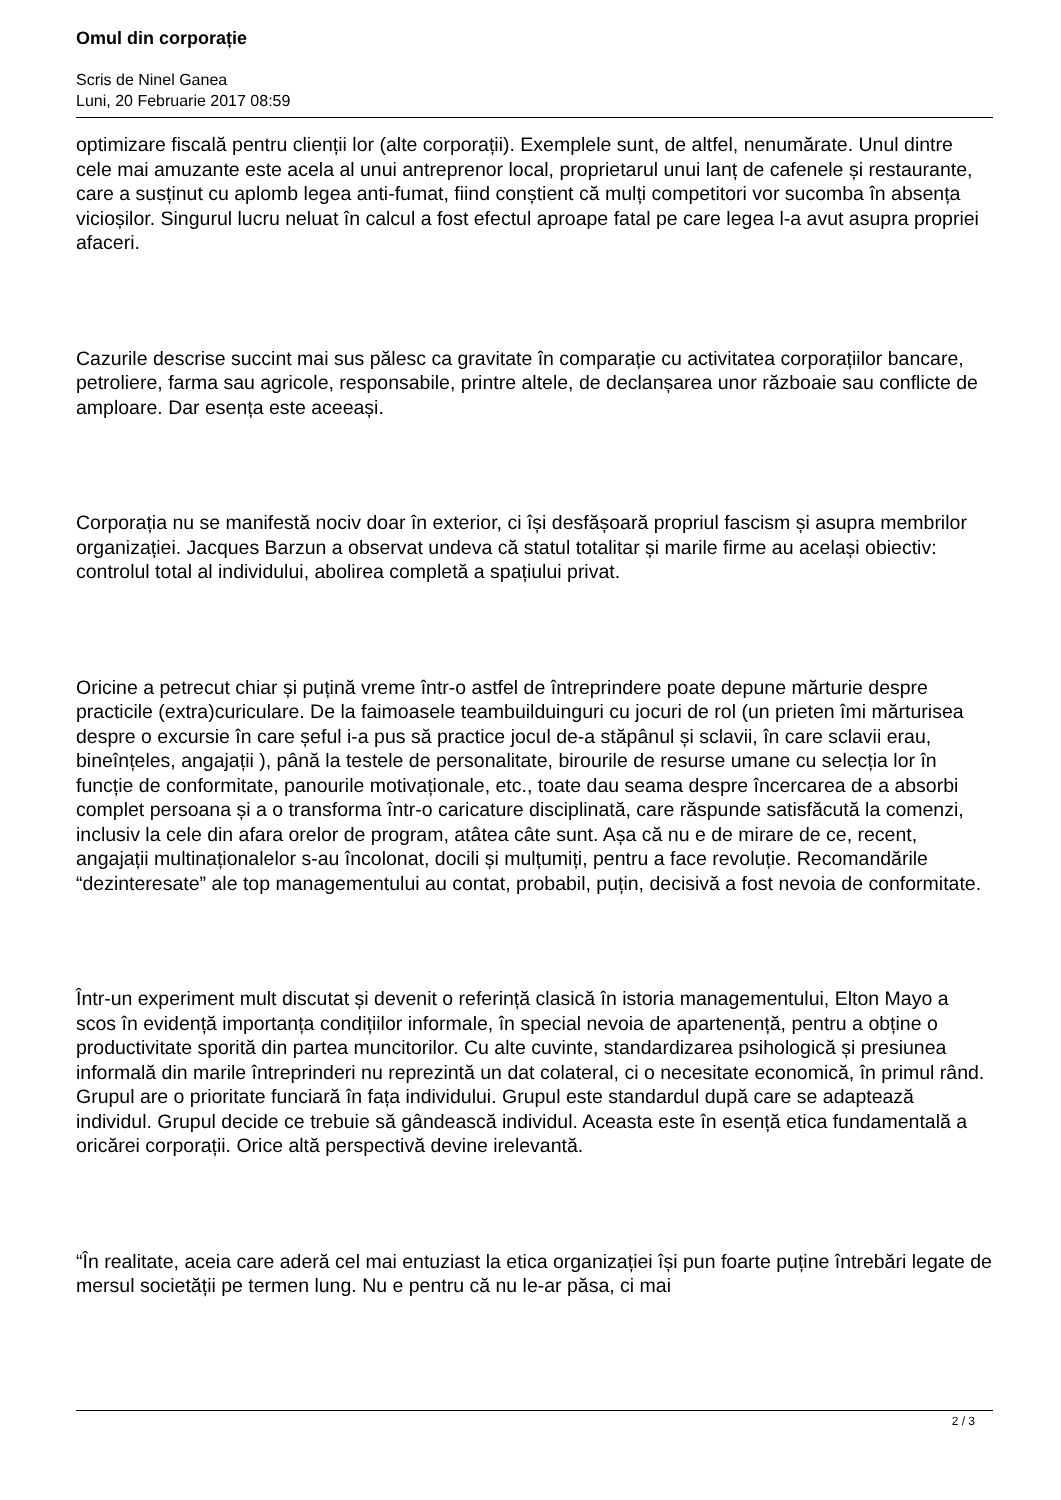Omul din corporație
Scris de Ninel Ganea
Luni, 20 Februarie 2017 08:59
optimizare fiscală pentru clienții lor (alte corporații). Exemplele sunt, de altfel, nenumărate. Unul dintre cele mai amuzante este acela al unui antreprenor local, proprietarul unui lanț de cafenele și restaurante, care a susținut cu aplomb legea anti-fumat, fiind conștient că mulți competitori vor sucomba în absența vicioșilor. Singurul lucru neluat în calcul a fost efectul aproape fatal pe care legea l-a avut asupra propriei afaceri.
Cazurile descrise succint mai sus pălesc ca gravitate în comparație cu activitatea corporațiilor bancare, petroliere, farma sau agricole, responsabile, printre altele, de declanșarea unor războaie sau conflicte de amploare. Dar esența este aceeași.
Corporația nu se manifestă nociv doar în exterior, ci își desfășoară propriul fascism și asupra membrilor organizației. Jacques Barzun a observat undeva că statul totalitar și marile firme au același obiectiv: controlul total al individului, abolirea completă a spațiului privat.
Oricine a petrecut chiar și puțină vreme într-o astfel de întreprindere poate depune mărturie despre practicile (extra)curiculare. De la faimoasele teambuilduinguri cu jocuri de rol (un prieten îmi mărturisea despre o excursie în care șeful i-a pus să practice jocul de-a stăpânul și sclavii, în care sclavii erau, bineînțeles, angajații ), până la testele de personalitate, birourile de resurse umane cu selecția lor în funcție de conformitate, panourile motivaționale, etc., toate dau seama despre încercarea de a absorbi complet persoana și a o transforma într-o caricature disciplinată, care răspunde satisfăcută la comenzi, inclusiv la cele din afara orelor de program, atâtea câte sunt. Așa că nu e de mirare de ce, recent, angajații multinaționalelor s-au încolonat, docili și mulțumiți, pentru a face revoluție. Recomandările “dezinteresate” ale top managementului au contat, probabil, puțin, decisivă a fost nevoia de conformitate.
Într-un experiment mult discutat și devenit o referință clasică în istoria managementului, Elton Mayo a scos în evidență importanța condițiilor informale, în special nevoia de apartenență, pentru a obține o productivitate sporită din partea muncitorilor. Cu alte cuvinte, standardizarea psihologică și presiunea informală din marile întreprinderi nu reprezintă un dat colateral, ci o necesitate economică, în primul rând. Grupul are o prioritate funciară în fața individului. Grupul este standardul după care se adaptează individul. Grupul decide ce trebuie să gândească individul. Aceasta este în esență etica fundamentală a oricărei corporații. Orice altă perspectivă devine irelevantă.
“În realitate, aceia care aderă cel mai entuziast la etica organizației își pun foarte puține întrebări legate de mersul societății pe termen lung. Nu e pentru că nu le-ar păsa, ci mai
2 / 3